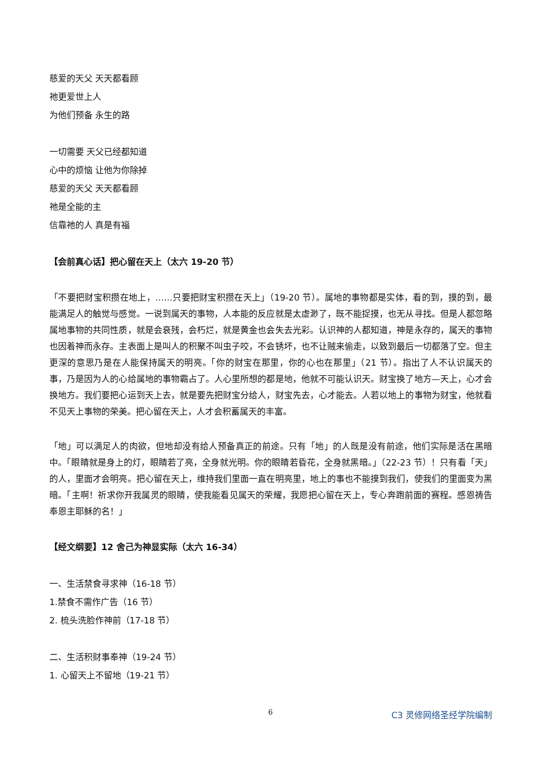慈爱的天父 天天都看顾
祂更爱世上人
为他们预备 永生的路
一切需要 天父已经都知道
心中的烦恼 让他为你除掉
慈爱的天父 天天都看顾
祂是全能的主
信靠祂的人 真是有福
【会前真心话】把心留在天上（太六 19-20 节）
「不要把财宝积攒在地上，……只要把财宝积攒在天上」（19-20 节）。属地的事物都是实体，看的到，摸的到，最能满足人的触觉与感觉。一说到属天的事物，人本能的反应就是太虚渺了，既不能捉摸，也无从寻找。但是人都忽略属地事物的共同性质，就是会衰残，会朽烂，就是黄金也会失去光彩。认识神的人都知道，神是永存的，属天的事物也因着神而永存。主表面上是叫人的积聚不叫虫子咬，不会锈坏，也不让贼来偷走，以致到最后一切都落了空。但主更深的意思乃是在人能保持属天的明亮。「你的财宝在那里，你的心也在那里」（21 节）。指出了人不认识属天的事，乃是因为人的心给属地的事物霸占了。人心里所想的都是地，他就不可能认识天。财宝换了地方—天上，心才会换地方。我们要把心运到天上去，就是要先把财宝分给人，财宝先去，心才能去。人若以地上的事物为财宝，他就看不见天上事物的荣美。把心留在天上，人才会积蓄属天的丰富。
「地」可以满足人的肉欲，但地却没有给人预备真正的前途。只有「地」的人既是没有前途，他们实际是活在黑暗中。「眼睛就是身上的灯，眼睛若了亮，全身就光明。你的眼睛若昏花，全身就黑暗。」（22-23 节）！只有看「天」的人，里面才会明亮。把心留在天上，维持我们里面一直在明亮里，地上的事也不能摸到我们，使我们的里面变为黑暗。「主啊！祈求你开我属灵的眼睛，使我能看见属天的荣耀，我愿把心留在天上，专心奔跑前面的赛程。感恩祷告奉恩主耶稣的名！」
【经文纲要】12 舍己为神显实际（太六 16-34）
一、生活禁食寻求神（16-18 节）
1.禁食不需作广告（16 节）
2. 梳头洗脸作神前（17-18 节）
二、生活积财事奉神（19-24 节）
1. 心留天上不留地（19-21 节）
6 C3 灵修网络圣经学院编制